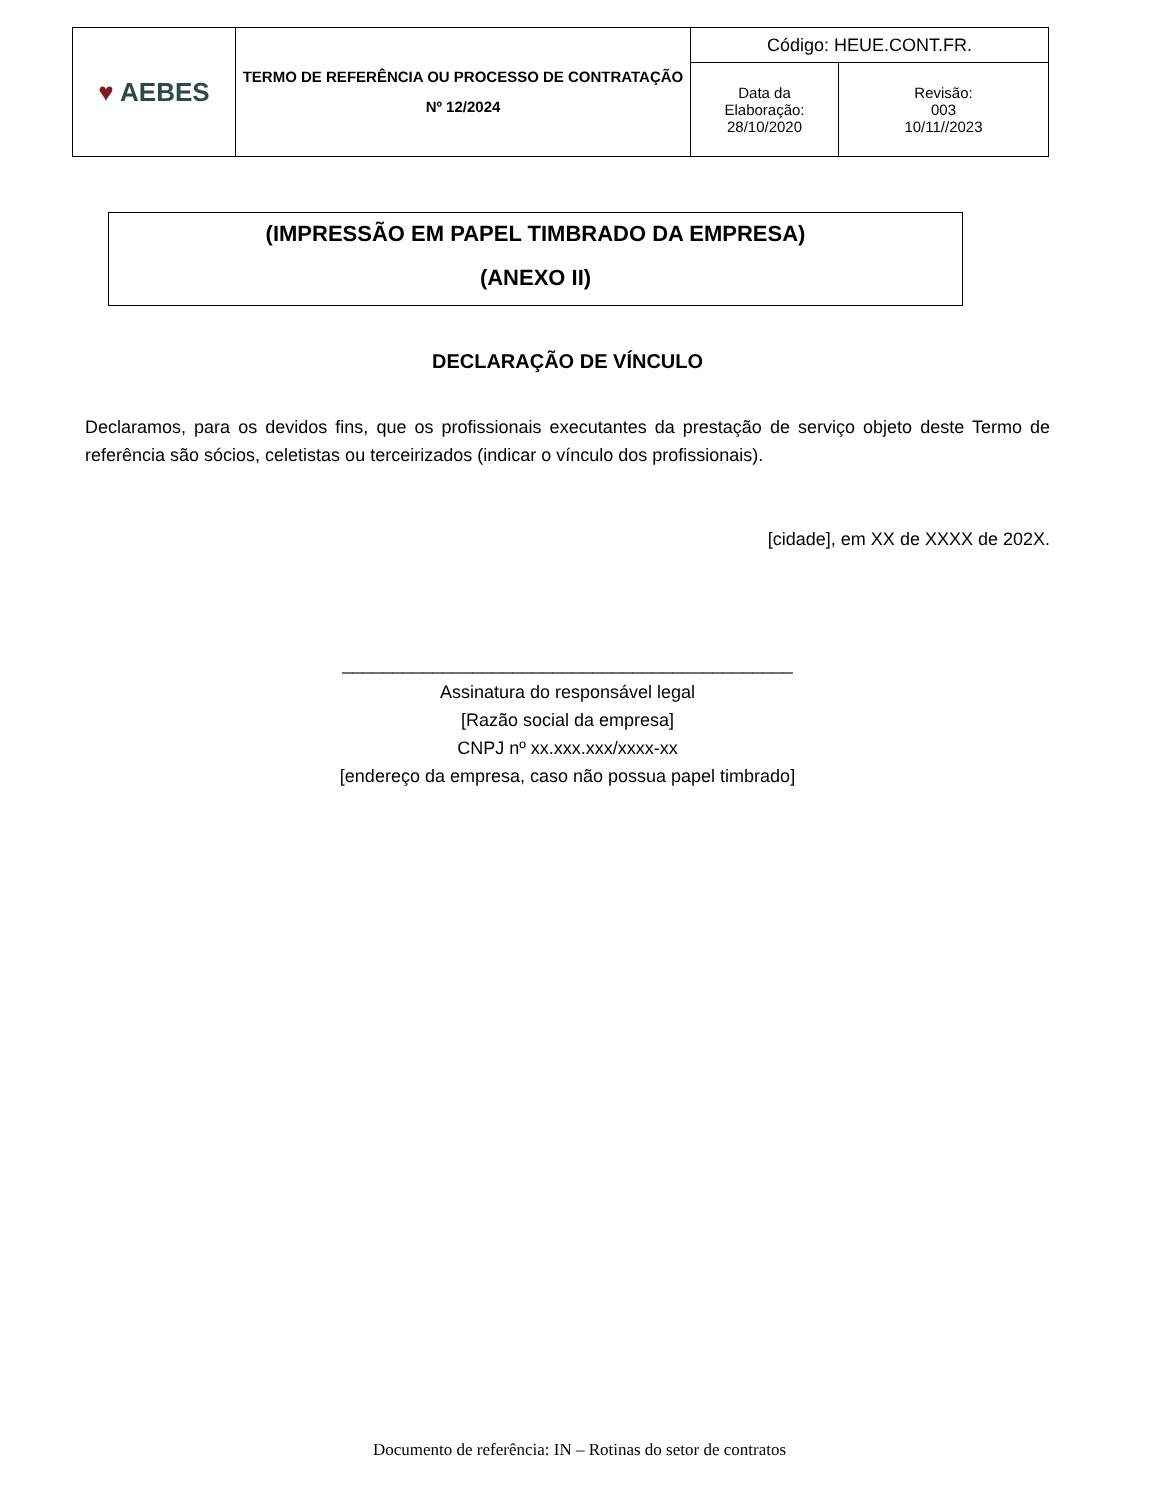| ♥ AEBES | TERMO DE REFERÊNCIA OU PROCESSO DE CONTRATAÇÃO Nº 12/2024 | Código: HEUE.CONT.FR. | |
| | | Data da Elaboração: 28/10/2020 | Revisão: 003 10/11//2023 |
(IMPRESSÃO EM PAPEL TIMBRADO DA EMPRESA)
(ANEXO II)
DECLARAÇÃO DE VÍNCULO
Declaramos, para os devidos fins, que os profissionais executantes da prestação de serviço objeto deste Termo de referência são sócios, celetistas ou terceirizados (indicar o vínculo dos profissionais).
[cidade], em XX de XXXX de 202X.
_____________________________________________
Assinatura do responsável legal
[Razão social da empresa]
CNPJ nº xx.xxx.xxx/xxxx-xx
[endereço da empresa, caso não possua papel timbrado]
Documento de referência: IN – Rotinas do setor de contratos